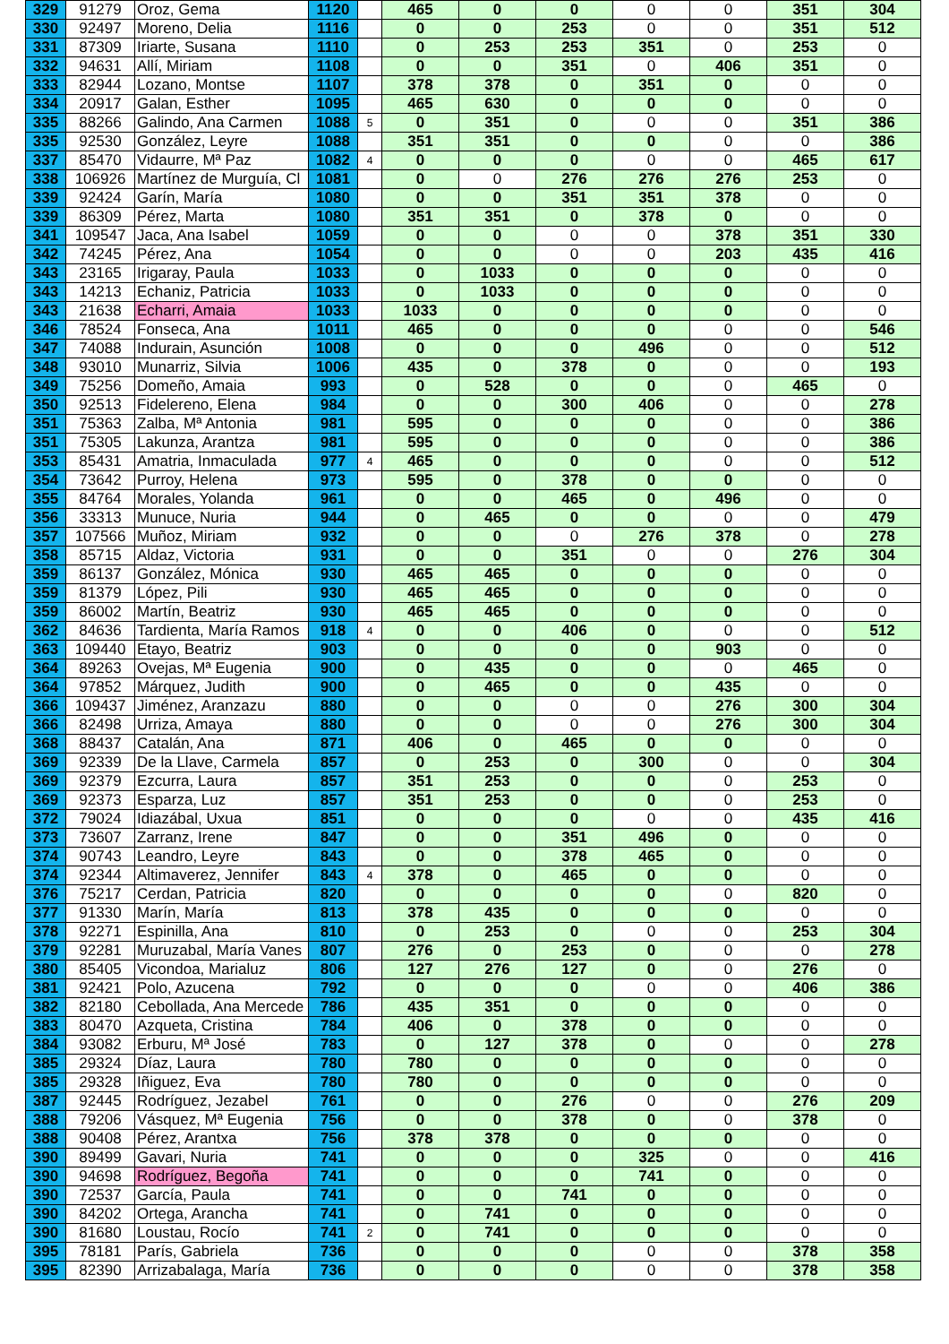| 329 | 91279 | Oroz, Gema | 1120 | | 465 | 0 | 0 | 0 | 0 | 351 | 304 |
| 330 | 92497 | Moreno, Delia | 1116 | | 0 | 0 | 253 | 0 | 0 | 351 | 512 |
| 331 | 87309 | Iriarte, Susana | 1110 | | 0 | 253 | 253 | 351 | 0 | 253 | 0 |
| 332 | 94631 | Allí, Miriam | 1108 | | 0 | 0 | 351 | 0 | 406 | 351 | 0 |
| 333 | 82944 | Lozano, Montse | 1107 | | 378 | 378 | 0 | 351 | 0 | 0 | 0 |
| 334 | 20917 | Galan, Esther | 1095 | | 465 | 630 | 0 | 0 | 0 | 0 | 0 |
| 335 | 88266 | Galindo, Ana Carmen | 1088 | 5 | 0 | 351 | 0 | 0 | 0 | 351 | 386 |
| 335 | 92530 | González, Leyre | 1088 | | 351 | 351 | 0 | 0 | 0 | 0 | 386 |
| 337 | 85470 | Vidaurre, Mª Paz | 1082 | 4 | 0 | 0 | 0 | 0 | 0 | 465 | 617 |
| 338 | 106926 | Martínez de Murguía, Cl | 1081 | | 0 | 0 | 276 | 276 | 276 | 253 | 0 |
| 339 | 92424 | Garín, María | 1080 | | 0 | 0 | 351 | 351 | 378 | 0 | 0 |
| 339 | 86309 | Pérez, Marta | 1080 | | 351 | 351 | 0 | 378 | 0 | 0 | 0 |
| 341 | 109547 | Jaca, Ana Isabel | 1059 | | 0 | 0 | 0 | 0 | 378 | 351 | 330 |
| 342 | 74245 | Pérez, Ana | 1054 | | 0 | 0 | 0 | 0 | 203 | 435 | 416 |
| 343 | 23165 | Irigaray, Paula | 1033 | | 0 | 1033 | 0 | 0 | 0 | 0 | 0 |
| 343 | 14213 | Echaniz, Patricia | 1033 | | 0 | 1033 | 0 | 0 | 0 | 0 | 0 |
| 343 | 21638 | Echarri, Amaia | 1033 | | 1033 | 0 | 0 | 0 | 0 | 0 | 0 |
| 346 | 78524 | Fonseca, Ana | 1011 | | 465 | 0 | 0 | 0 | 0 | 0 | 546 |
| 347 | 74088 | Indurain, Asunción | 1008 | | 0 | 0 | 0 | 496 | 0 | 0 | 512 |
| 348 | 93010 | Munarriz, Silvia | 1006 | | 435 | 0 | 378 | 0 | 0 | 0 | 193 |
| 349 | 75256 | Domeño, Amaia | 993 | | 0 | 528 | 0 | 0 | 0 | 465 | 0 |
| 350 | 92513 | Fidelereno, Elena | 984 | | 0 | 0 | 300 | 406 | 0 | 0 | 278 |
| 351 | 75363 | Zalba, Mª Antonia | 981 | | 595 | 0 | 0 | 0 | 0 | 0 | 386 |
| 351 | 75305 | Lakunza, Arantza | 981 | | 595 | 0 | 0 | 0 | 0 | 0 | 386 |
| 353 | 85431 | Amatria, Inmaculada | 977 | 4 | 465 | 0 | 0 | 0 | 0 | 0 | 512 |
| 354 | 73642 | Purroy, Helena | 973 | | 595 | 0 | 378 | 0 | 0 | 0 | 0 |
| 355 | 84764 | Morales, Yolanda | 961 | | 0 | 0 | 465 | 0 | 496 | 0 | 0 |
| 356 | 33313 | Munuce, Nuria | 944 | | 0 | 465 | 0 | 0 | 0 | 0 | 479 |
| 357 | 107566 | Muñoz, Miriam | 932 | | 0 | 0 | 0 | 276 | 378 | 0 | 278 |
| 358 | 85715 | Aldaz, Victoria | 931 | | 0 | 0 | 351 | 0 | 0 | 276 | 304 |
| 359 | 86137 | González, Mónica | 930 | | 465 | 465 | 0 | 0 | 0 | 0 | 0 |
| 359 | 81379 | López, Pili | 930 | | 465 | 465 | 0 | 0 | 0 | 0 | 0 |
| 359 | 86002 | Martín, Beatriz | 930 | | 465 | 465 | 0 | 0 | 0 | 0 | 0 |
| 362 | 84636 | Tardienta, María Ramos | 918 | 4 | 0 | 0 | 406 | 0 | 0 | 0 | 512 |
| 363 | 109440 | Etayo, Beatriz | 903 | | 0 | 0 | 0 | 0 | 903 | 0 | 0 |
| 364 | 89263 | Ovejas, Mª Eugenia | 900 | | 0 | 435 | 0 | 0 | 0 | 465 | 0 |
| 364 | 97852 | Márquez, Judith | 900 | | 0 | 465 | 0 | 0 | 435 | 0 | 0 |
| 366 | 109437 | Jiménez, Aranzazu | 880 | | 0 | 0 | 0 | 0 | 276 | 300 | 304 |
| 366 | 82498 | Urriza, Amaya | 880 | | 0 | 0 | 0 | 0 | 276 | 300 | 304 |
| 368 | 88437 | Catalán, Ana | 871 | | 406 | 0 | 465 | 0 | 0 | 0 | 0 |
| 369 | 92339 | De la Llave, Carmela | 857 | | 0 | 253 | 0 | 300 | 0 | 0 | 304 |
| 369 | 92379 | Ezcurra, Laura | 857 | | 351 | 253 | 0 | 0 | 0 | 253 | 0 |
| 369 | 92373 | Esparza, Luz | 857 | | 351 | 253 | 0 | 0 | 0 | 253 | 0 |
| 372 | 79024 | Idiazábal, Uxua | 851 | | 0 | 0 | 0 | 0 | 0 | 435 | 416 |
| 373 | 73607 | Zarranz, Irene | 847 | | 0 | 0 | 351 | 496 | 0 | 0 | 0 |
| 374 | 90743 | Leandro, Leyre | 843 | | 0 | 0 | 378 | 465 | 0 | 0 | 0 |
| 374 | 92344 | Altimaverez, Jennifer | 843 | 4 | 378 | 0 | 465 | 0 | 0 | 0 | 0 |
| 376 | 75217 | Cerdan, Patricia | 820 | | 0 | 0 | 0 | 0 | 0 | 820 | 0 |
| 377 | 91330 | Marín, María | 813 | | 378 | 435 | 0 | 0 | 0 | 0 | 0 |
| 378 | 92271 | Espinilla, Ana | 810 | | 0 | 253 | 0 | 0 | 0 | 253 | 304 |
| 379 | 92281 | Muruzabal, María Vanes | 807 | | 276 | 0 | 253 | 0 | 0 | 0 | 278 |
| 380 | 85405 | Vicondoa, Marialuz | 806 | | 127 | 276 | 127 | 0 | 0 | 276 | 0 |
| 381 | 92421 | Polo, Azucena | 792 | | 0 | 0 | 0 | 0 | 0 | 406 | 386 |
| 382 | 82180 | Cebollada, Ana Mercede | 786 | | 435 | 351 | 0 | 0 | 0 | 0 | 0 |
| 383 | 80470 | Azqueta, Cristina | 784 | | 406 | 0 | 378 | 0 | 0 | 0 | 0 |
| 384 | 93082 | Erburu, Mª José | 783 | | 0 | 127 | 378 | 0 | 0 | 0 | 278 |
| 385 | 29324 | Díaz, Laura | 780 | | 780 | 0 | 0 | 0 | 0 | 0 | 0 |
| 385 | 29328 | Iñiguez, Eva | 780 | | 780 | 0 | 0 | 0 | 0 | 0 | 0 |
| 387 | 92445 | Rodríguez, Jezabel | 761 | | 0 | 0 | 276 | 0 | 0 | 276 | 209 |
| 388 | 79206 | Vásquez, Mª Eugenia | 756 | | 0 | 0 | 378 | 0 | 0 | 378 | 0 |
| 388 | 90408 | Pérez, Arantxa | 756 | | 378 | 378 | 0 | 0 | 0 | 0 | 0 |
| 390 | 89499 | Gavari, Nuria | 741 | | 0 | 0 | 0 | 325 | 0 | 0 | 416 |
| 390 | 94698 | Rodríguez, Begoña | 741 | | 0 | 0 | 0 | 741 | 0 | 0 | 0 |
| 390 | 72537 | García, Paula | 741 | | 0 | 0 | 741 | 0 | 0 | 0 | 0 |
| 390 | 84202 | Ortega, Arancha | 741 | | 0 | 741 | 0 | 0 | 0 | 0 | 0 |
| 390 | 81680 | Loustau, Rocío | 741 | 2 | 0 | 741 | 0 | 0 | 0 | 0 | 0 |
| 395 | 78181 | París, Gabriela | 736 | | 0 | 0 | 0 | 0 | 0 | 378 | 358 |
| 395 | 82390 | Arrizabalaga, María | 736 | | 0 | 0 | 0 | 0 | 0 | 378 | 358 |